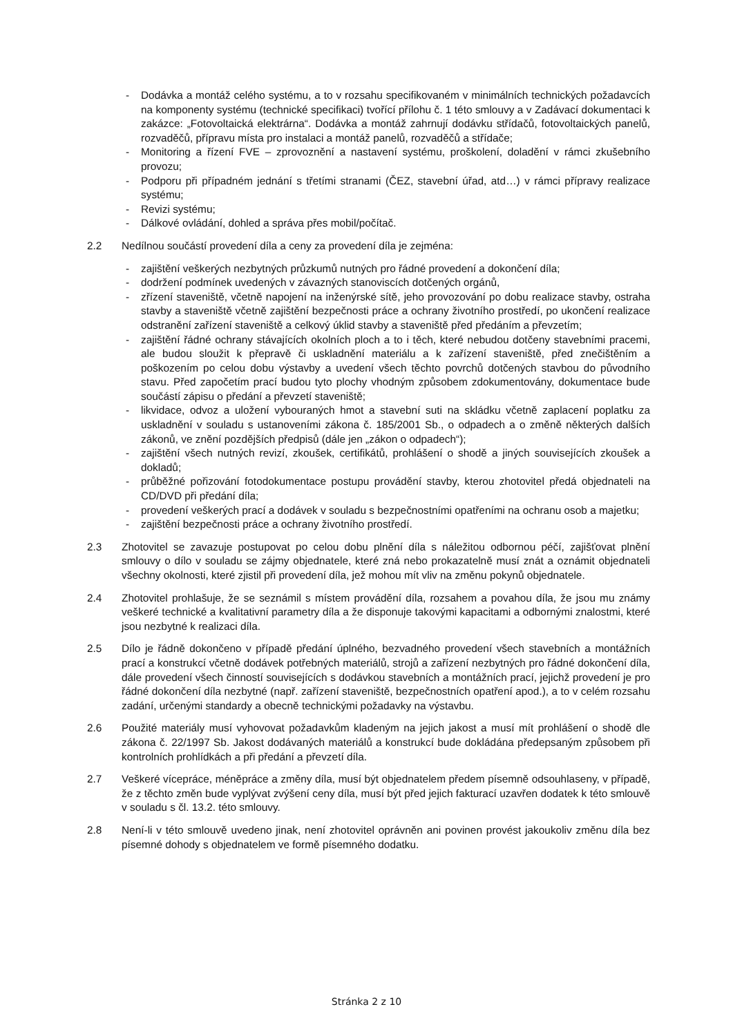- Dodávka a montáž celého systému, a to v rozsahu specifikovaném v minimálních technických požadavcích na komponenty systému (technické specifikaci) tvořící přílohu č. 1 této smlouvy a v Zadávací dokumentaci k zakázce: „Fotovoltaická elektrárna“. Dodávka a montáž zahrnují dodávku střídačů, fotovoltaických panelů, rozvaděčů, přípravu místa pro instalaci a montáž panelů, rozvaděčů a střídače;
- Monitoring a řízení FVE – zprovoznění a nastavení systému, proškolení, doladění v rámci zkušebního provozu;
- Podporu při případném jednání s třetími stranami (ČEZ, stavební úřad, atd…) v rámci přípravy realizace systému;
- Revizi systému;
- Dálkové ovládání, dohled a správa přes mobil/počítač.
2.2 Nedílnou součástí provedení díla a ceny za provedení díla je zejména:
- zajištění veškerých nezbytných průzkumů nutných pro řádné provedení a dokončení díla;
- dodržení podmínek uvedených v závazných stanoviscích dotčených orgánů,
- zřízení staveniště, včetně napojení na inženýrské sítě, jeho provozování po dobu realizace stavby, ostraha stavby a staveniště včetně zajištění bezpečnosti práce a ochrany životního prostředí, po ukončení realizace odstranění zařízení staveniště a celkový úklid stavby a staveniště před předáním a převzetím;
- zajištění řádné ochrany stávajících okolních ploch a to i těch, které nebudou dotčeny stavebními pracemi, ale budou sloužit k přepravě či uskladnění materiálu a k zařízení staveniště, před znečištěním a poškozením po celou dobu výstavby a uvedení všech těchto povrchů dotčených stavbou do původního stavu. Před započetím prací budou tyto plochy vhodným způsobem zdokumentovány, dokumentace bude součástí zápisu o předání a převzetí staveniště;
- likvidace, odvoz a uložení vybouraných hmot a stavební suti na skládku včetně zaplacení poplatku za uskladnění v souladu s ustanoveními zákona č. 185/2001 Sb., o odpadech a o změně některých dalších zákonů, ve znění pozdějších předpisů (dále jen „zákon o odpadech“);
- zajištění všech nutných revizí, zkoušek, certifikátů, prohlášení o shodě a jiných souvisejících zkoušek a dokladů;
- průběžné pořizování fotodokumentace postupu provádění stavby, kterou zhotovitel předá objednateli na CD/DVD při předání díla;
- provedení veškerých prací a dodávek v souladu s bezpečnostními opatřeními na ochranu osob a majetku;
- zajištění bezpečnosti práce a ochrany životního prostředí.
2.3 Zhotovitel se zavazuje postupovat po celou dobu plnění díla s náležitou odbornou péčí, zajišťovat plnění smlouvy o dílo v souladu se zájmy objednatele, které zná nebo prokazatelně musí znát a oznámit objednateli všechny okolnosti, které zjistil při provedení díla, jež mohou mít vliv na změnu pokynů objednatele.
2.4 Zhotovitel prohlašuje, že se seznámil s místem provádění díla, rozsahem a povahou díla, že jsou mu známy veškeré technické a kvalitativní parametry díla a že disponuje takovými kapacitami a odbornými znalostmi, které jsou nezbytné k realizaci díla.
2.5 Dílo je řádně dokončeno v případě předání úplného, bezvadného provedení všech stavebních a montážních prací a konstrukcí včetně dodávek potřebných materiálů, strojů a zařízení nezbytných pro řádné dokončení díla, dále provedení všech činností souvisejících s dodávkou stavebních a montážních prací, jejichž provedení je pro řádné dokončení díla nezbytné (např. zařízení staveniště, bezpečnostních opatření apod.), a to v celém rozsahu zadání, určenými standardy a obecně technickými požadavky na výstavbu.
2.6 Použité materiály musí vyhovovat požadavkům kladeným na jejich jakost a musí mít prohlášení o shodě dle zákona č. 22/1997 Sb. Jakost dodávaných materiálů a konstrukcí bude dokládána předepsaným způsobem při kontrolních prohlídkách a při předání a převzetí díla.
2.7 Veškeré vícepráce, méněpráce a změny díla, musí být objednatelem předem písemně odsouhlaseny, v případě, že z těchto změn bude vyplývat zvýšení ceny díla, musí být před jejich fakturací uzavřen dodatek k této smlouvě v souladu s čl. 13.2. této smlouvy.
2.8 Není-li v této smlouvě uvedeno jinak, není zhotovitel oprávněn ani povinen provést jakoukoliv změnu díla bez písemné dohody s objednatelem ve formě písemného dodatku.
Stránka 2 z 10